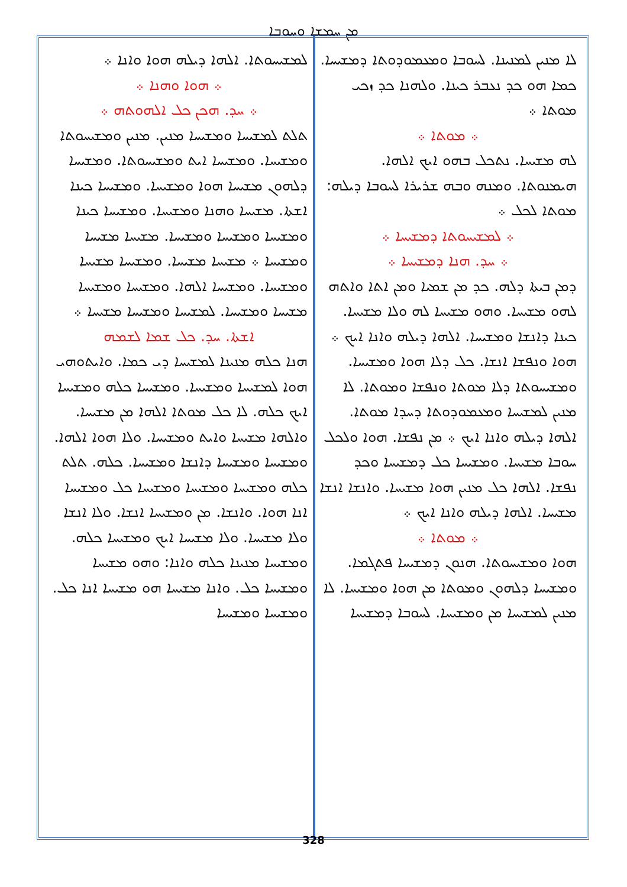ܡܢ ܚܡܫܐ ܘܚܘܒܐ
ܠܐ ܡܢܝܢ ܠܡܢܝܢܐ. ܠܚܘܒܐ ܘܡܥܡܘܕܘܬܐ ܕܡܫܝܚܐ. ܟܡܐ ܗܘ ܟܕ ܢܥܒܪ ܟܝܢܐ. ܘܠܗܢܐ ܟܕ ܙܟܝ ܡܘܬܐ ܀
܀ ܡܘܬܐ ܀
ܠܗ ܡܫܝܚܐ. ܢܬܟܠ ܒܗܘ ܐܝܟ ܐܠܗܐ. ܗܝܡܢܘܬܐ. ܘܡܢܗ ܘܒܗ ܫܪܝܪܐ ܠܚܘܒܐ ܕܝܠܗ: ܡܘܬܐ ܠܟܠ ܀
܀ ܠܡܫܝܚܘܬܐ ܕܡܫܝܚܐ ܀
܀ ܚܕ. ܗܢܐ ܕܡܫܝܚܐ ܀
ܕܡܢ ܒܝܬܐ ܕܠܗ. ܟܕ ܡܢ ܫܡܝܐ ܘܡܢ ܐܬܐ ܘܐܬܗ ܠܗܘ ܡܫܝܚܐ. ܘܗܘ ܡܫܝܚܐ ܠܗ ܘܠܐ ܡܫܝܚܐ. ܟܝܢܐ ܕܐܢܫܐ ܘܡܫܝܚܐ. ܐܠܗܐ ܕܝܠܗ ܘܐܢܐ ܐܝܟ ܀ ܗܘܐ ܘܢܦܫܐ ܐܢܫܐ. ܟܠ ܕܠܐ ܗܘܐ ܘܡܫܝܚܐ. ܘܡܫܝܚܘܬܐ ܕܠܐ ܡܘܬܐ ܘܢܦܫܐ ܘܡܘܬܐ. ܠܐ ܡܢܝܢ ܠܡܫܝܚܐ ܘܡܥܡܘܕܘܬܐ ܕܚܕܐ ܡܘܬܐ. ܐܠܗܐ ܕܝܠܗ ܘܐܢܐ ܐܝܟ ܀ ܡܢ ܢܦܫܐ. ܗܘܐ ܘܠܟܠ ܚܘܒܐ ܡܫܝܚܐ. ܘܡܫܝܚܐ ܟܠ ܕܡܫܝܚܐ ܘܟܕ ܢܦܫܐ. ܐܠܗܐ ܟܠ ܡܢܝܢ ܗܘܐ ܡܫܝܚܐ. ܘܐܢܫܐ ܐܢܫܐ ܡܫܝܚܐ. ܐܠܗܐ ܕܝܠܗ ܘܐܢܐ ܐܝܟ ܀
܀ ܡܘܬܐ ܀
ܗܘܐ ܘܡܫܝܚܘܬܐ. ܗܢܘܢ ܕܡܫܝܚܐ ܦܬܓܡܐ. ܘܡܫܝܚܐ ܕܠܗܘܢ ܘܡܘܬܐ ܡܢ ܗܘܐ ܘܡܫܝܚܐ. ܠܐ ܡܢܝܢ ܠܡܫܝܚܐ ܡܢ ܘܡܫܝܚܐ. ܠܚܘܒܐ ܕܡܫܝܚܐ
ܠܡܫܝܚܘܬܐ. ܐܠܗܐ ܕܝܠܗ ܗܘܐ ܘܐܢܐ ܀
܀ ܗܘܐ ܘܗܢܐ ܀
܀ ܚܕ. ܗܟܢ ܟܠ ܐܠܗܘܬܗ ܀
ܬܠܬ ܠܡܫܝܚܐ ܘܡܫܝܚܐ ܡܢܝܢ. ܡܢܝܢ ܘܡܫܝܚܘܬܐ ܘܡܫܝܚܐ. ܘܡܫܝܚܐ ܐܝܬ ܘܡܫܝܚܘܬܐ. ܘܡܫܝܚܐ ܕܠܗܘܢ ܡܫܝܚܐ ܗܘܐ ܘܡܫܝܚܐ. ܘܡܫܝܚܐ ܟܝܢܐ ܐܫܬܐ. ܡܫܝܚܐ ܘܗܢܐ ܘܡܫܝܚܐ. ܘܡܫܝܚܐ ܟܝܢܐ ܘܡܫܝܚܐ ܘܡܫܝܚܐ ܘܡܫܝܚܐ. ܡܫܝܚܐ ܡܫܝܚܐ ܘܡܫܝܚܐ ܀ ܡܫܝܚܐ ܡܫܝܚܐ. ܘܡܫܝܚܐ ܡܫܝܚܐ ܘܡܫܝܚܐ. ܘܡܫܝܚܐ ܐܠܗܐ. ܘܡܫܝܚܐ ܘܡܫܝܚܐ ܡܫܝܚܐ ܘܡܫܝܚܐ. ܠܡܫܝܚܐ ܘܡܫܝܚܐ ܡܫܝܚܐ ܀
ܐܫܬܐ. ܚܕ. ܟܠ ܫܡܐ ܠܫܡܗ
ܗܢܐ ܟܠܗ ܡܢܝܢܐ ܠܡܫܝܚܐ ܕܝ ܟܡܐ. ܘܐܝܬܘܗܝ ܗܘܐ ܠܡܫܝܚܐ ܘܡܫܝܚܐ. ܘܡܫܝܚܐ ܟܠܗ ܘܡܫܝܚܐ ܐܝܟ ܟܠܗ. ܠܐ ܟܠ ܡܘܬܐ ܐܠܗܐ ܡܢ ܡܫܝܚܐ. ܘܐܠܗܐ ܡܫܝܚܐ ܘܐܝܬ ܘܡܫܝܚܐ. ܘܠܐ ܗܘܐ ܐܠܗܐ. ܘܡܫܝܚܐ ܘܡܫܝܚܐ ܕܐܢܫܐ ܘܡܫܝܚܐ. ܟܠܗ. ܬܠܬ ܟܠܗ ܘܡܫܝܚܐ ܘܡܫܝܚܐ ܘܡܫܝܚܐ ܟܠ ܘܡܫܝܚܐ ܐܢܐ ܗܘܐ. ܘܐܢܫܐ. ܡܢ ܘܡܫܝܚܐ ܐܢܫܐ. ܘܠܐ ܐܢܫܐ ܘܠܐ ܡܫܝܚܐ. ܘܠܐ ܡܫܝܚܐ ܐܝܟ ܘܡܫܝܚܐ ܟܠܗ. ܘܡܫܝܚܐ ܡܢܝܢܐ ܟܠܗ ܘܐܢܐ: ܘܗܘ ܡܫܝܚܐ ܘܡܫܝܚܐ ܟܠ. ܘܐܢܐ ܡܫܝܚܐ ܗܘ ܡܫܝܚܐ ܐܢܐ ܟܠ. ܘܡܫܝܚܐ ܘܡܫܝܚܐ
328